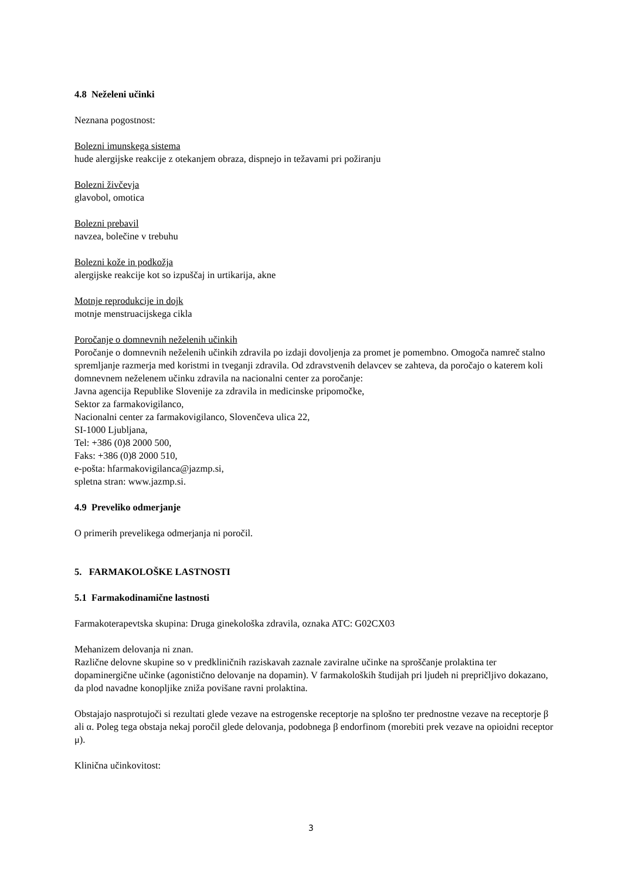4.8 Neželeni učinki
Neznana pogostnost:
Bolezni imunskega sistema
hude alergijske reakcije z otekanjem obraza, dispnejo in težavami pri požiranju
Bolezni živčevja
glavobol, omotica
Bolezni prebavil
navzea, bolečine v trebuhu
Bolezni kože in podkožja
alergijske reakcije kot so izpuščaj in urtikarija, akne
Motnje reprodukcije in dojk
motnje menstruacijskega cikla
Poročanje o domnevnih neželenih učinkih
Poročanje o domnevnih neželenih učinkih zdravila po izdaji dovoljenja za promet je pomembno. Omogoča namreč stalno spremljanje razmerja med koristmi in tveganji zdravila. Od zdravstvenih delavcev se zahteva, da poročajo o katerem koli domnevnem neželenem učinku zdravila na nacionalni center za poročanje:
Javna agencija Republike Slovenije za zdravila in medicinske pripomočke,
Sektor za farmakovigilanco,
Nacionalni center za farmakovigilanco, Slovenčeva ulica 22,
SI-1000 Ljubljana,
Tel: +386 (0)8 2000 500,
Faks: +386 (0)8 2000 510,
e-pošta: hfarmakovigilanca@jazmp.si,
spletna stran: www.jazmp.si.
4.9 Preveliko odmerjanje
O primerih prevelikega odmerjanja ni poročil.
5. FARMAKOLOŠKE LASTNOSTI
5.1 Farmakodinamične lastnosti
Farmakoterapevtska skupina: Druga ginekološka zdravila, oznaka ATC: G02CX03
Mehanizem delovanja ni znan.
Različne delovne skupine so v predkliničnih raziskavah zaznale zaviralne učinke na sproščanje prolaktina ter dopaminergične učinke (agonistično delovanje na dopamin). V farmakoloških študijah pri ljudeh ni prepričljivo dokazano, da plod navadne konopljike zniža povišane ravni prolaktina.
Obstajajo nasprotujoči si rezultati glede vezave na estrogenske receptorje na splošno ter prednostne vezave na receptorje β ali α. Poleg tega obstaja nekaj poročil glede delovanja, podobnega β endorfinom (morebiti prek vezave na opioidni receptor μ).
Klinična učinkovitost:
3